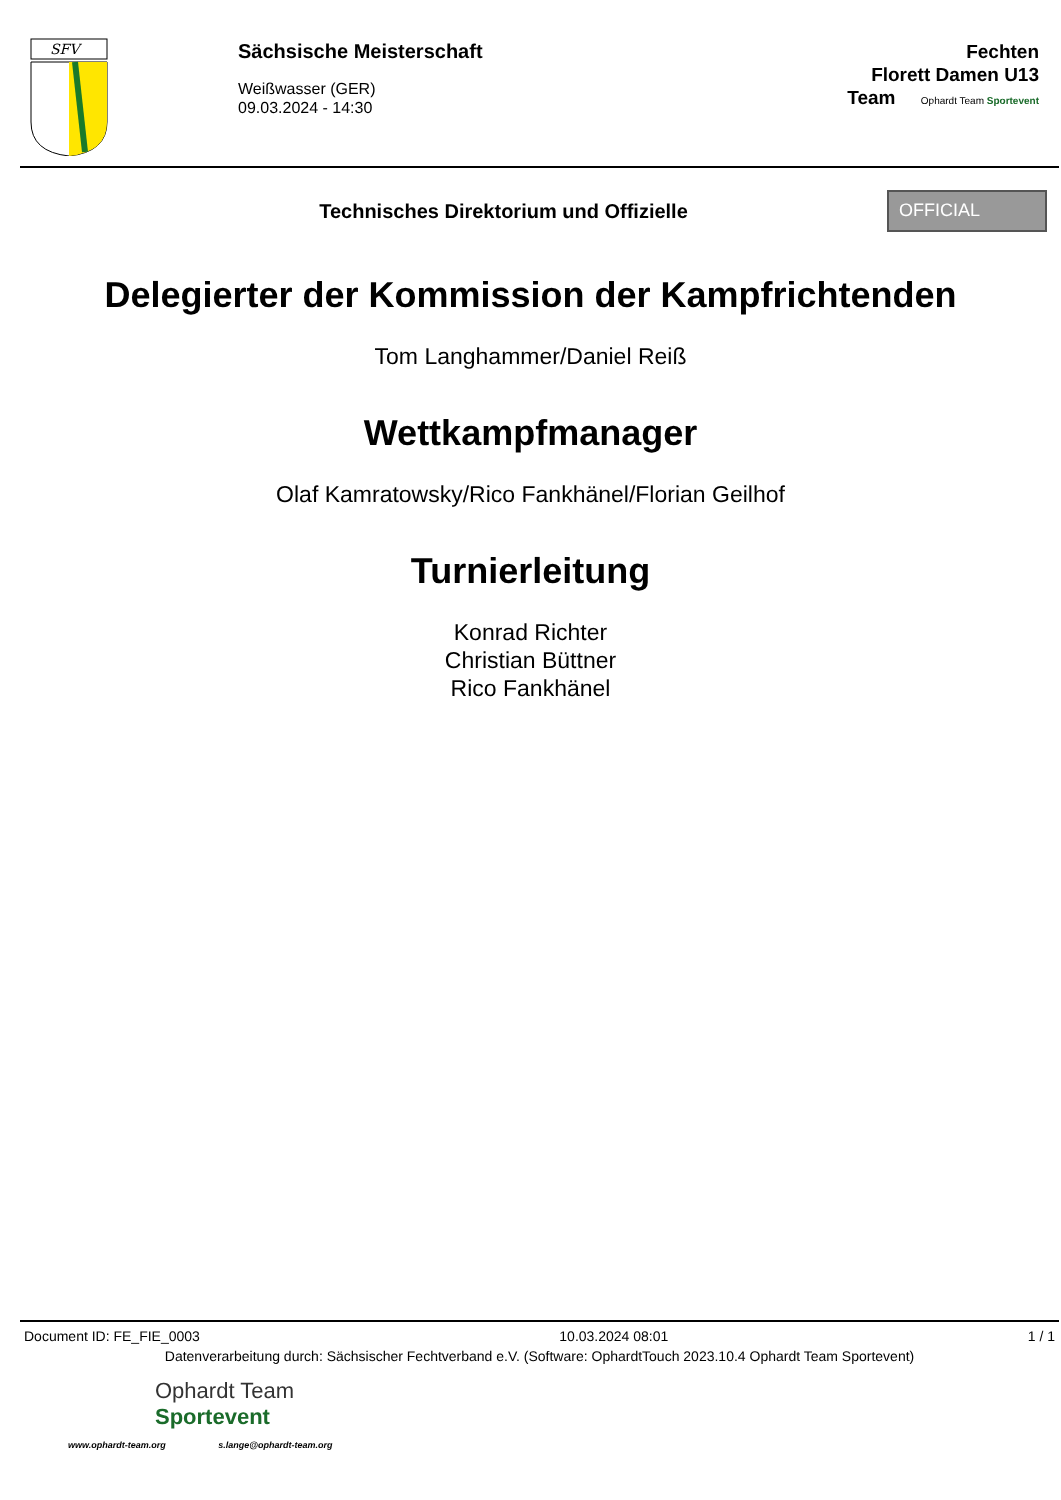SFV
Sächsische Meisterschaft
Weißwasser (GER)
09.03.2024 - 14:30
Fechten
Florett Damen U13
Team Ophardt Team Sportevent
Technisches Direktorium und Offizielle
OFFICIAL
Delegierter der Kommission der Kampfrichtenden
Tom Langhammer/Daniel Reiß
Wettkampfmanager
Olaf Kamratowsky/Rico Fankhänel/Florian Geilhof
Turnierleitung
Konrad Richter
Christian Büttner
Rico Fankhänel
Document ID: FE_FIE_0003 10.03.2024 08:01 1 / 1
Datenverarbeitung durch: Sächsischer Fechtverband e.V. (Software: OphardtTouch 2023.10.4 Ophardt Team Sportevent)
Ophardt Team
Sportevent
www.ophardt-team.org s.lange@ophardt-team.org